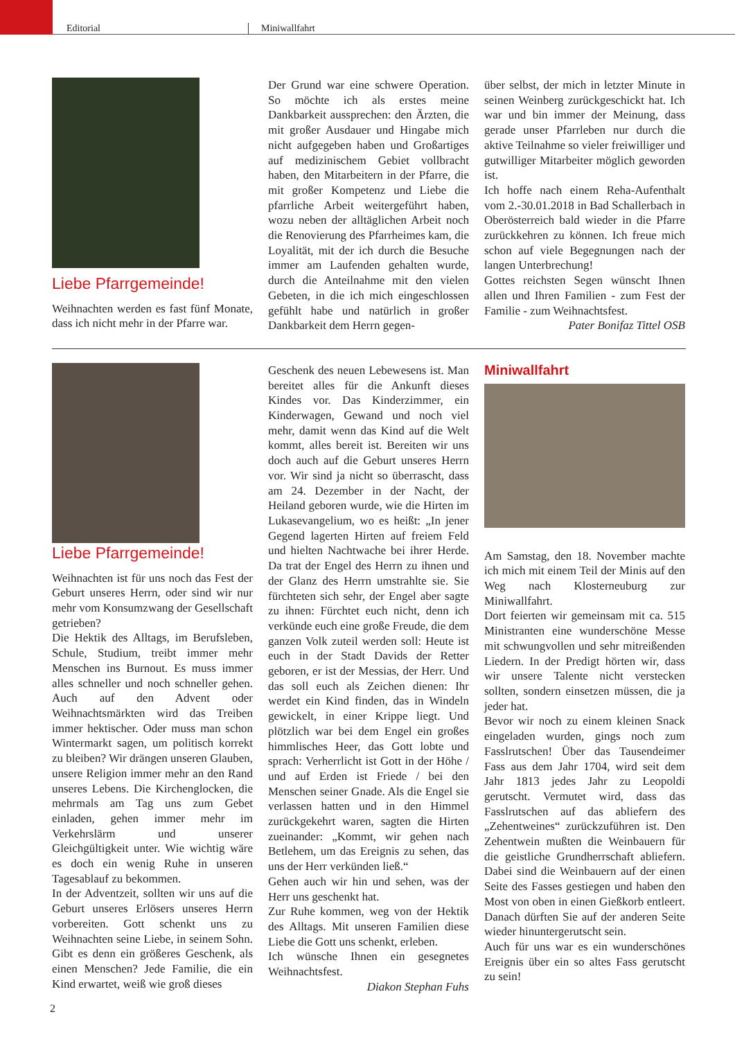Editorial Miniwallfahrt
Liebe Pfarrgemeinde!
Weihnachten werden es fast fünf Monate, dass ich nicht mehr in der Pfarre war.
Der Grund war eine schwere Operation. So möchte ich als erstes meine Dankbarkeit aussprechen: den Ärzten, die mit großer Ausdauer und Hingabe mich nicht aufgegeben haben und Großartiges auf medizinischem Gebiet vollbracht haben, den Mitarbeitern in der Pfarre, die mit großer Kompetenz und Liebe die pfarrliche Arbeit weitergeführt haben, wozu neben der alltäglichen Arbeit noch die Renovierung des Pfarrheimes kam, die Loyalität, mit der ich durch die Besuche immer am Laufenden gehalten wurde, durch die Anteilnahme mit den vielen Gebeten, in die ich mich eingeschlossen gefühlt habe und natürlich in großer Dankbarkeit dem Herrn gegen-
über selbst, der mich in letzter Minute in seinen Weinberg zurückgeschickt hat. Ich war und bin immer der Meinung, dass gerade unser Pfarrleben nur durch die aktive Teilnahme so vieler freiwilliger und gutwilliger Mitarbeiter möglich geworden ist.
Ich hoffe nach einem Reha-Aufenthalt vom 2.-30.01.2018 in Bad Schallerbach in Oberösterreich bald wieder in die Pfarre zurückkehren zu können. Ich freue mich schon auf viele Begegnungen nach der langen Unterbrechung!
Gottes reichsten Segen wünscht Ihnen allen und Ihren Familien - zum Fest der Familie - zum Weihnachtsfest.
Pater Bonifaz Tittel OSB
Liebe Pfarrgemeinde!
Weihnachten ist für uns noch das Fest der Geburt unseres Herrn, oder sind wir nur mehr vom Konsumzwang der Gesellschaft getrieben?
Die Hektik des Alltags, im Berufsleben, Schule, Studium, treibt immer mehr Menschen ins Burnout. Es muss immer alles schneller und noch schneller gehen. Auch auf den Advent oder Weihnachtsmärkten wird das Treiben immer hektischer. Oder muss man schon Wintermarkt sagen, um politisch korrekt zu bleiben? Wir drängen unseren Glauben, unsere Religion immer mehr an den Rand unseres Lebens. Die Kirchenglocken, die mehrmals am Tag uns zum Gebet einladen, gehen immer mehr im Verkehrslärm und unserer Gleichgültigkeit unter. Wie wichtig wäre es doch ein wenig Ruhe in unseren Tagesablauf zu bekommen.
In der Adventzeit, sollten wir uns auf die Geburt unseres Erlösers unseres Herrn vorbereiten. Gott schenkt uns zu Weihnachten seine Liebe, in seinem Sohn. Gibt es denn ein größeres Geschenk, als einen Menschen? Jede Familie, die ein Kind erwartet, weiß wie groß dieses
Geschenk des neuen Lebewesens ist. Man bereitet alles für die Ankunft dieses Kindes vor. Das Kinderzimmer, ein Kinderwagen, Gewand und noch viel mehr, damit wenn das Kind auf die Welt kommt, alles bereit ist. Bereiten wir uns doch auch auf die Geburt unseres Herrn vor. Wir sind ja nicht so überrascht, dass am 24. Dezember in der Nacht, der Heiland geboren wurde, wie die Hirten im Lukasevangelium, wo es heißt: „In jener Gegend lagerten Hirten auf freiem Feld und hielten Nachtwache bei ihrer Herde. Da trat der Engel des Herrn zu ihnen und der Glanz des Herrn umstrahlte sie. Sie fürchteten sich sehr, der Engel aber sagte zu ihnen: Fürchtet euch nicht, denn ich verkünde euch eine große Freude, die dem ganzen Volk zuteil werden soll: Heute ist euch in der Stadt Davids der Retter geboren, er ist der Messias, der Herr. Und das soll euch als Zeichen dienen: Ihr werdet ein Kind finden, das in Windeln gewickelt, in einer Krippe liegt. Und plötzlich war bei dem Engel ein großes himmlisches Heer, das Gott lobte und sprach: Verherrlicht ist Gott in der Höhe / und auf Erden ist Friede / bei den Menschen seiner Gnade. Als die Engel sie verlassen hatten und in den Himmel zurückgekehrt waren, sagten die Hirten zueinander: „Kommt, wir gehen nach Betlehem, um das Ereignis zu sehen, das uns der Herr verkünden ließ.“
Gehen auch wir hin und sehen, was der Herr uns geschenkt hat.
Zur Ruhe kommen, weg von der Hektik des Alltags. Mit unseren Familien diese Liebe die Gott uns schenkt, erleben.
Ich wünsche Ihnen ein gesegnetes Weihnachtsfest.
Diakon Stephan Fuhs
Miniwallfahrt
Am Samstag, den 18. November machte ich mich mit einem Teil der Minis auf den Weg nach Klosterneuburg zur Miniwallfahrt.
Dort feierten wir gemeinsam mit ca. 515 Ministranten eine wunderschöne Messe mit schwungvollen und sehr mitreißenden Liedern. In der Predigt hörten wir, dass wir unsere Talente nicht verstecken sollten, sondern einsetzen müssen, die ja jeder hat.
Bevor wir noch zu einem kleinen Snack eingeladen wurden, gings noch zum Fasslrutschen! Über das Tausendeimer Fass aus dem Jahr 1704, wird seit dem Jahr 1813 jedes Jahr zu Leopoldi gerutscht. Vermutet wird, dass das Fasslrutschen auf das abliefern des „Zehentweines“ zurückzuführen ist. Den Zehentwein mußten die Weinbauern für die geistliche Grundherrschaft abliefern. Dabei sind die Weinbauern auf der einen Seite des Fasses gestiegen und haben den Most von oben in einen Gießkorb entleert. Danach dürften Sie auf der anderen Seite wieder hinuntergerutscht sein.
Auch für uns war es ein wunderschönes Ereignis über ein so altes Fass gerutscht zu sein!
2